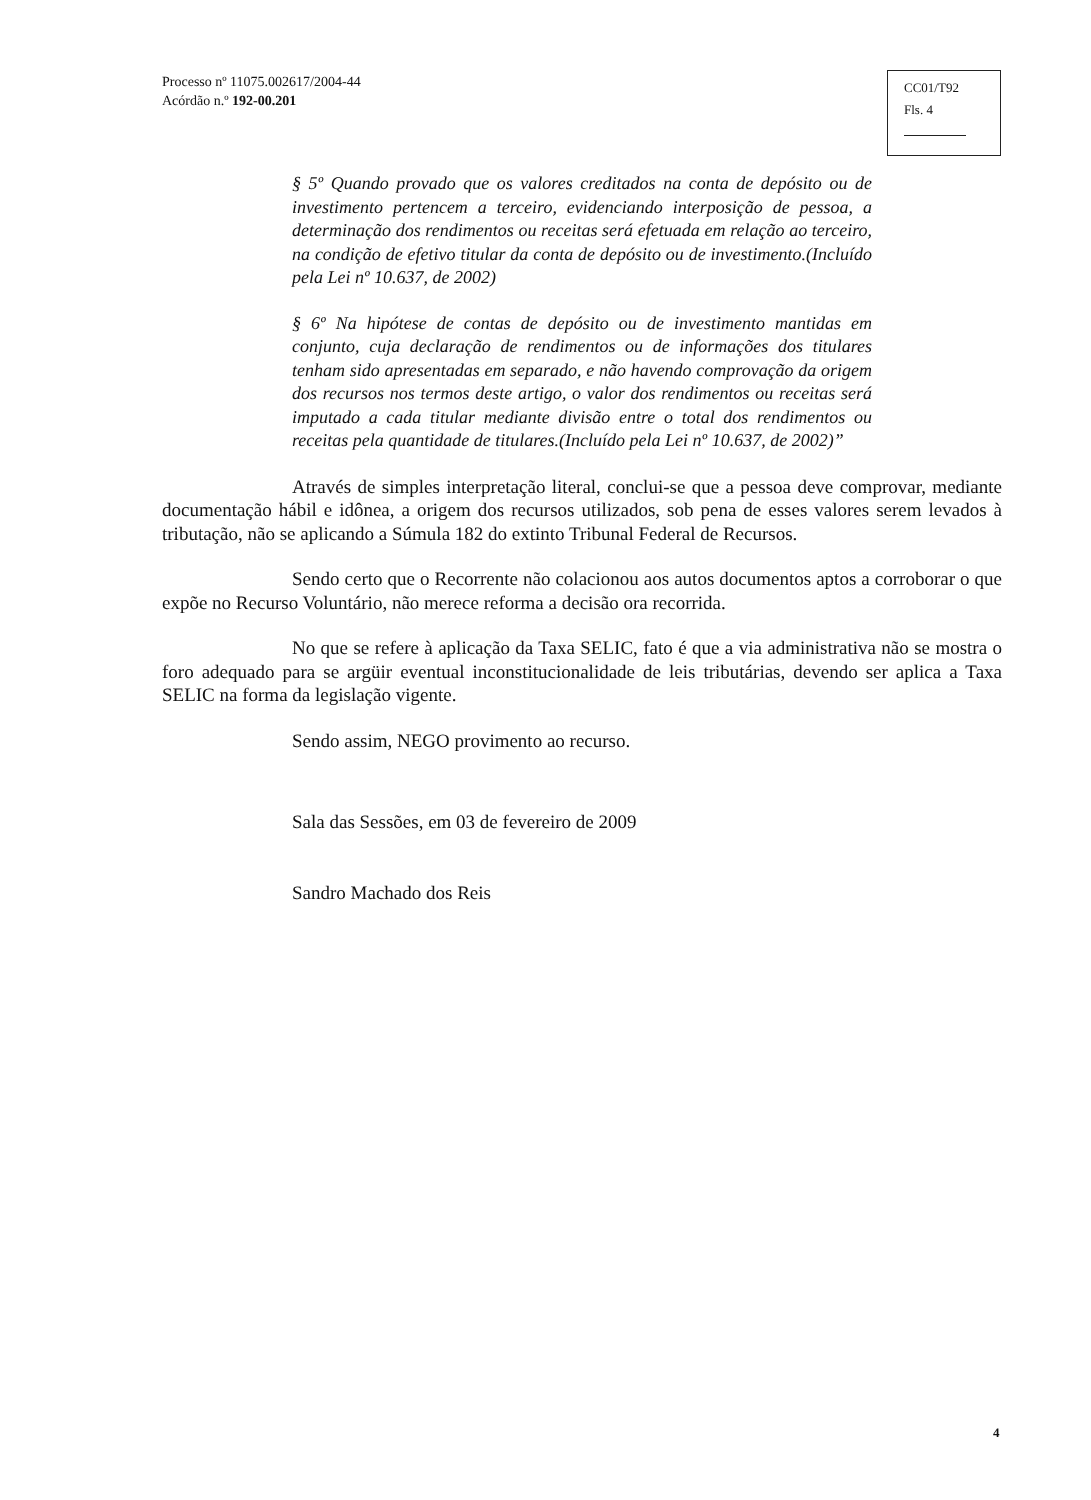Processo nº 11075.002617/2004-44
Acórdão n.º 192-00.201
CC01/T92
Fls. 4
§ 5º Quando provado que os valores creditados na conta de depósito ou de investimento pertencem a terceiro, evidenciando interposição de pessoa, a determinação dos rendimentos ou receitas será efetuada em relação ao terceiro, na condição de efetivo titular da conta de depósito ou de investimento.(Incluído pela Lei nº 10.637, de 2002)
§ 6º Na hipótese de contas de depósito ou de investimento mantidas em conjunto, cuja declaração de rendimentos ou de informações dos titulares tenham sido apresentadas em separado, e não havendo comprovação da origem dos recursos nos termos deste artigo, o valor dos rendimentos ou receitas será imputado a cada titular mediante divisão entre o total dos rendimentos ou receitas pela quantidade de titulares.(Incluído pela Lei nº 10.637, de 2002)”
Através de simples interpretação literal, conclui-se que a pessoa deve comprovar, mediante documentação hábil e idônea, a origem dos recursos utilizados, sob pena de esses valores serem levados à tributação, não se aplicando a Súmula 182 do extinto Tribunal Federal de Recursos.
Sendo certo que o Recorrente não colacionou aos autos documentos aptos a corroborar o que expõe no Recurso Voluntário, não merece reforma a decisão ora recorrida.
No que se refere à aplicação da Taxa SELIC, fato é que a via administrativa não se mostra o foro adequado para se argüir eventual inconstitucionalidade de leis tributárias, devendo ser aplica a Taxa SELIC na forma da legislação vigente.
Sendo assim, NEGO provimento ao recurso.
Sala das Sessões, em 03 de fevereiro de 2009
Sandro Machado dos Reis
4